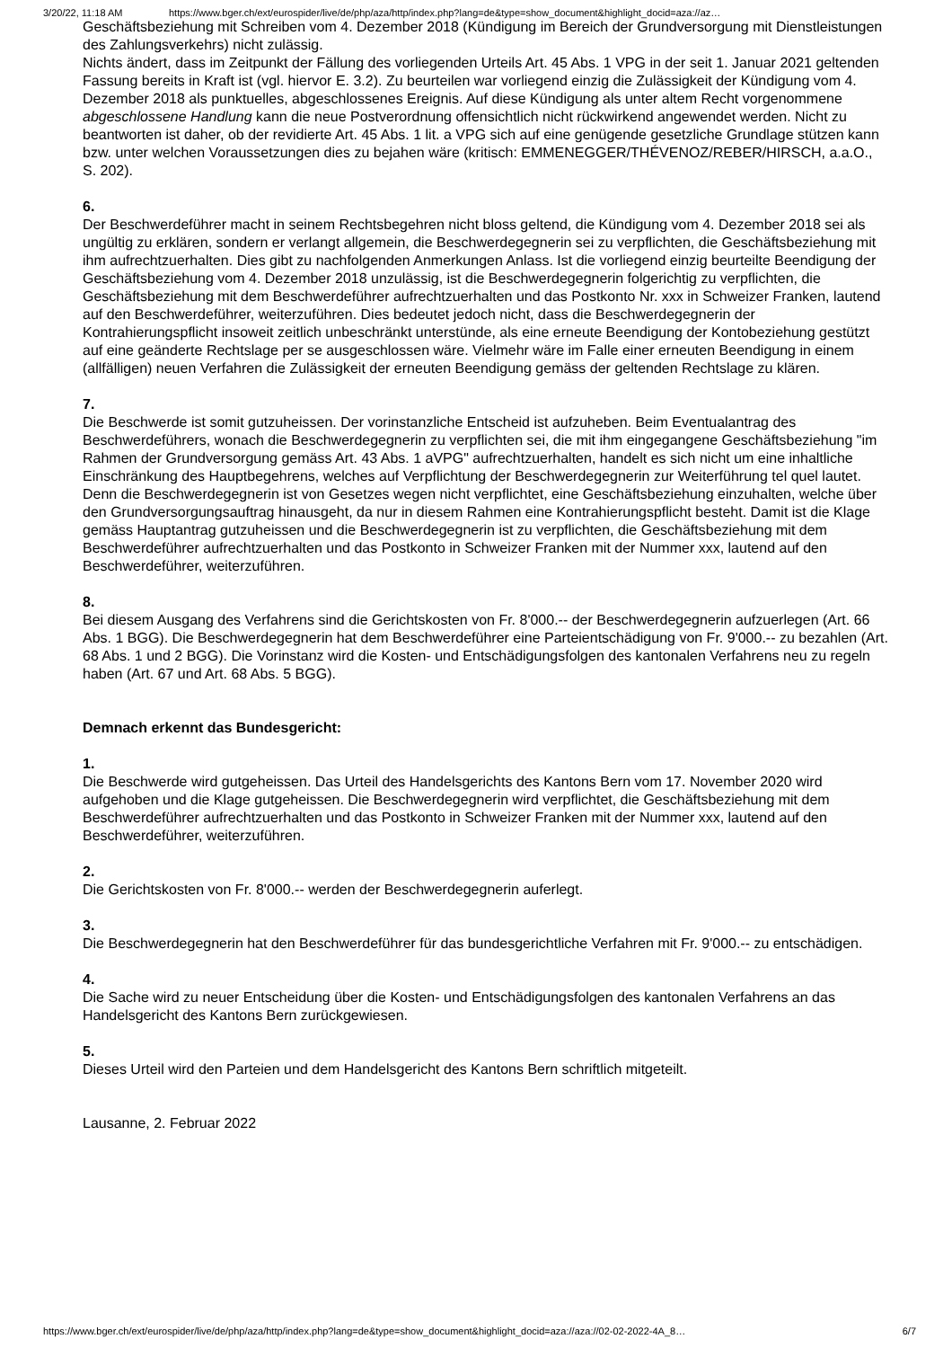3/20/22, 11:18 AM https://www.bger.ch/ext/eurospider/live/de/php/aza/http/index.php?lang=de&type=show_document&highlight_docid=aza://az…
Geschäftsbeziehung mit Schreiben vom 4. Dezember 2018 (Kündigung im Bereich der Grundversorgung mit Dienstleistungen des Zahlungsverkehrs) nicht zulässig.
Nichts ändert, dass im Zeitpunkt der Fällung des vorliegenden Urteils Art. 45 Abs. 1 VPG in der seit 1. Januar 2021 geltenden Fassung bereits in Kraft ist (vgl. hiervor E. 3.2). Zu beurteilen war vorliegend einzig die Zulässigkeit der Kündigung vom 4. Dezember 2018 als punktuelles, abgeschlossenes Ereignis. Auf diese Kündigung als unter altem Recht vorgenommene abgeschlossene Handlung kann die neue Postverordnung offensichtlich nicht rückwirkend angewendet werden. Nicht zu beantworten ist daher, ob der revidierte Art. 45 Abs. 1 lit. a VPG sich auf eine genügende gesetzliche Grundlage stützen kann bzw. unter welchen Voraussetzungen dies zu bejahen wäre (kritisch: EMMENEGGER/THÉVENOZ/REBER/HIRSCH, a.a.O., S. 202).
6.
Der Beschwerdeführer macht in seinem Rechtsbegehren nicht bloss geltend, die Kündigung vom 4. Dezember 2018 sei als ungültig zu erklären, sondern er verlangt allgemein, die Beschwerdegegnerin sei zu verpflichten, die Geschäftsbeziehung mit ihm aufrechtzuerhalten. Dies gibt zu nachfolgenden Anmerkungen Anlass. Ist die vorliegend einzig beurteilte Beendigung der Geschäftsbeziehung vom 4. Dezember 2018 unzulässig, ist die Beschwerdegegnerin folgerichtig zu verpflichten, die Geschäftsbeziehung mit dem Beschwerdeführer aufrechtzuerhalten und das Postkonto Nr. xxx in Schweizer Franken, lautend auf den Beschwerdeführer, weiterzuführen. Dies bedeutet jedoch nicht, dass die Beschwerdegegnerin der Kontrahierungspflicht insoweit zeitlich unbeschränkt unterstünde, als eine erneute Beendigung der Kontobeziehung gestützt auf eine geänderte Rechtslage per se ausgeschlossen wäre. Vielmehr wäre im Falle einer erneuten Beendigung in einem (allfälligen) neuen Verfahren die Zulässigkeit der erneuten Beendigung gemäss der geltenden Rechtslage zu klären.
7.
Die Beschwerde ist somit gutzuheissen. Der vorinstanzliche Entscheid ist aufzuheben. Beim Eventualantrag des Beschwerdeführers, wonach die Beschwerdegegnerin zu verpflichten sei, die mit ihm eingegangene Geschäftsbeziehung "im Rahmen der Grundversorgung gemäss Art. 43 Abs. 1 aVPG" aufrechtzuerhalten, handelt es sich nicht um eine inhaltliche Einschränkung des Hauptbegehrens, welches auf Verpflichtung der Beschwerdegegnerin zur Weiterführung tel quel lautet. Denn die Beschwerdegegnerin ist von Gesetzes wegen nicht verpflichtet, eine Geschäftsbeziehung einzuhalten, welche über den Grundversorgungsauftrag hinausgeht, da nur in diesem Rahmen eine Kontrahierungspflicht besteht. Damit ist die Klage gemäss Hauptantrag gutzuheissen und die Beschwerdegegnerin ist zu verpflichten, die Geschäftsbeziehung mit dem Beschwerdeführer aufrechtzuerhalten und das Postkonto in Schweizer Franken mit der Nummer xxx, lautend auf den Beschwerdeführer, weiterzuführen.
8.
Bei diesem Ausgang des Verfahrens sind die Gerichtskosten von Fr. 8'000.-- der Beschwerdegegnerin aufzuerlegen (Art. 66 Abs. 1 BGG). Die Beschwerdegegnerin hat dem Beschwerdeführer eine Parteientschädigung von Fr. 9'000.-- zu bezahlen (Art. 68 Abs. 1 und 2 BGG). Die Vorinstanz wird die Kosten- und Entschädigungsfolgen des kantonalen Verfahrens neu zu regeln haben (Art. 67 und Art. 68 Abs. 5 BGG).
Demnach erkennt das Bundesgericht:
1.
Die Beschwerde wird gutgeheissen. Das Urteil des Handelsgerichts des Kantons Bern vom 17. November 2020 wird aufgehoben und die Klage gutgeheissen. Die Beschwerdegegnerin wird verpflichtet, die Geschäftsbeziehung mit dem Beschwerdeführer aufrechtzuerhalten und das Postkonto in Schweizer Franken mit der Nummer xxx, lautend auf den Beschwerdeführer, weiterzuführen.
2.
Die Gerichtskosten von Fr. 8'000.-- werden der Beschwerdegegnerin auferlegt.
3.
Die Beschwerdegegnerin hat den Beschwerdeführer für das bundesgerichtliche Verfahren mit Fr. 9'000.-- zu entschädigen.
4.
Die Sache wird zu neuer Entscheidung über die Kosten- und Entschädigungsfolgen des kantonalen Verfahrens an das Handelsgericht des Kantons Bern zurückgewiesen.
5.
Dieses Urteil wird den Parteien und dem Handelsgericht des Kantons Bern schriftlich mitgeteilt.
Lausanne, 2. Februar 2022
https://www.bger.ch/ext/eurospider/live/de/php/aza/http/index.php?lang=de&type=show_document&highlight_docid=aza://aza://02-02-2022-4A_8… 6/7